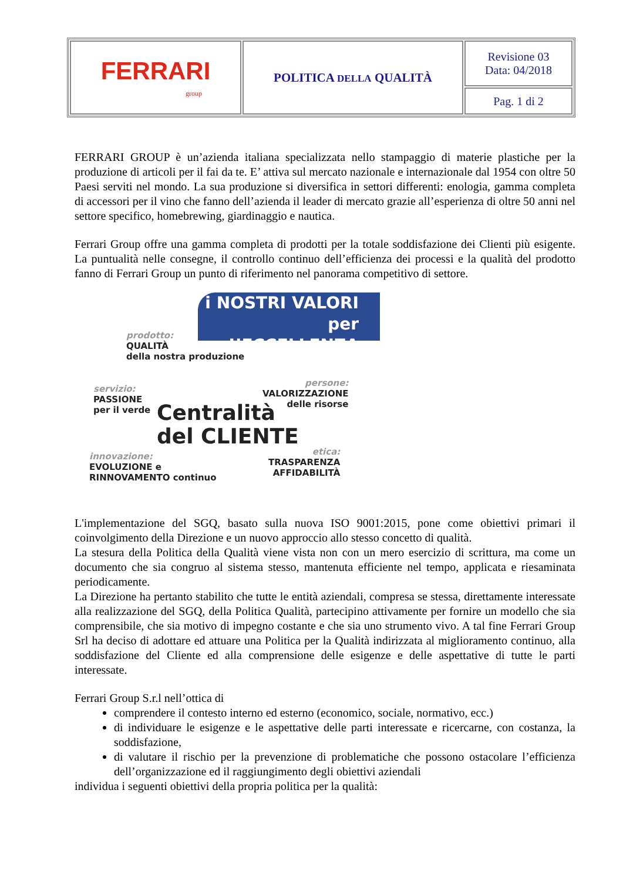| FERRARI group | POLITICA DELLA QUALITÀ | Revisione 03 Data: 04/2018 |
| | | Pag. 1 di 2 |
FERRARI GROUP è un’azienda italiana specializzata nello stampaggio di materie plastiche per la produzione di articoli per il fai da te. E’ attiva sul mercato nazionale e internazionale dal 1954 con oltre 50 Paesi serviti nel mondo. La sua produzione si diversifica in settori differenti: enologia, gamma completa di accessori per il vino che fanno dell’azienda il leader di mercato grazie all’esperienza di oltre 50 anni nel settore specifico, homebrewing, giardinaggio e nautica.
Ferrari Group offre una gamma completa di prodotti per la totale soddisfazione dei Clienti più esigente. La puntualità nelle consegne, il controllo continuo dell’efficienza dei processi e la qualità del prodotto fanno di Ferrari Group un punto di riferimento nel panorama competitivo di settore.
i NOSTRI VALORI
per L’ECCELLENZA
prodotto:
QUALITÀ
della nostra produzione
servizio:
PASSIONE
per il verde
persone:
VALORIZZAZIONE
delle risorse
Centralità
del CLIENTE
innovazione:
EVOLUZIONE e
RINNOVAMENTO continuo
etica:
TRASPARENZA
AFFIDABILITÀ
L'implementazione del SGQ, basato sulla nuova ISO 9001:2015, pone come obiettivi primari il coinvolgimento della Direzione e un nuovo approccio allo stesso concetto di qualità.
La stesura della Politica della Qualità viene vista non con un mero esercizio di scrittura, ma come un documento che sia congruo al sistema stesso, mantenuta efficiente nel tempo, applicata e riesaminata periodicamente.
La Direzione ha pertanto stabilito che tutte le entità aziendali, compresa se stessa, direttamente interessate alla realizzazione del SGQ, della Politica Qualità, partecipino attivamente per fornire un modello che sia comprensibile, che sia motivo di impegno costante e che sia uno strumento vivo. A tal fine Ferrari Group Srl ha deciso di adottare ed attuare una Politica per la Qualità indirizzata al miglioramento continuo, alla soddisfazione del Cliente ed alla comprensione delle esigenze e delle aspettative di tutte le parti interessate.
Ferrari Group S.r.l nell’ottica di
comprendere il contesto interno ed esterno (economico, sociale, normativo, ecc.)
di individuare le esigenze e le aspettative delle parti interessate e ricercarne, con costanza, la soddisfazione,
di valutare il rischio per la prevenzione di problematiche che possono ostacolare l’efficienza dell’organizzazione ed il raggiungimento degli obiettivi aziendali
individua i seguenti obiettivi della propria politica per la qualità: